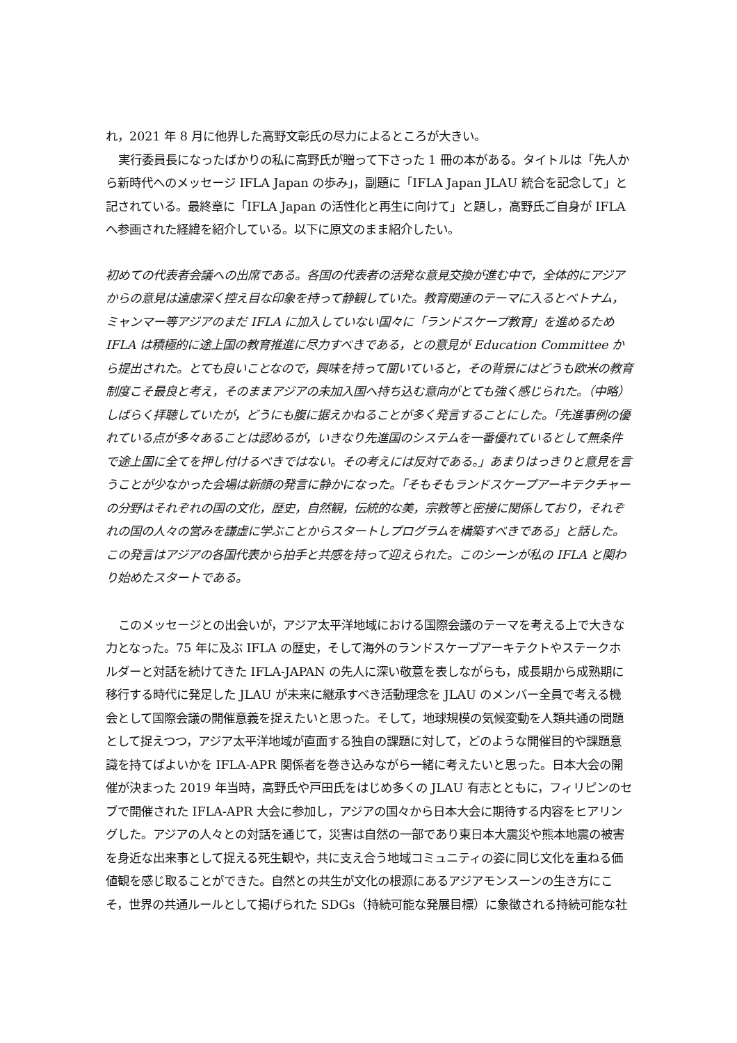れ，2021 年 8 月に他界した高野文彰氏の尽力によるところが大きい。
実行委員長になったばかりの私に高野氏が贈って下さった 1 冊の本がある。タイトルは「先人から新時代へのメッセージ IFLA Japan の歩み」，副題に「IFLA Japan JLAU 統合を記念して」と記されている。最終章に「IFLA Japan の活性化と再生に向けて」と題し，高野氏ご自身が IFLA へ参画された経緯を紹介している。以下に原文のまま紹介したい。
初めての代表者会議への出席である。各国の代表者の活発な意見交換が進む中で，全体的にアジアからの意見は遠慮深く控え目な印象を持って静観していた。教育関連のテーマに入るとベトナム，ミャンマー等アジアのまだ IFLA に加入していない国々に「ランドスケープ教育」を進めるため IFLA は積極的に途上国の教育推進に尽力すべきである，との意見が Education Committee から提出された。とても良いことなので，興味を持って聞いていると，その背景にはどうも欧米の教育制度こそ最良と考え，そのままアジアの未加入国へ持ち込む意向がとても強く感じられた。（中略）しばらく拝聴していたが，どうにも腹に据えかねることが多く発言することにした。「先進事例の優れている点が多々あることは認めるが，いきなり先進国のシステムを一番優れているとして無条件で途上国に全てを押し付けるべきではない。その考えには反対である。」あまりはっきりと意見を言うことが少なかった会場は新顔の発言に静かになった。「そもそもランドスケープアーキテクチャーの分野はそれぞれの国の文化，歴史，自然観，伝統的な美，宗教等と密接に関係しており，それぞれの国の人々の営みを謙虚に学ぶことからスタートしプログラムを構築すべきである」と話した。この発言はアジアの各国代表から拍手と共感を持って迎えられた。このシーンが私の IFLA と関わり始めたスタートである。
このメッセージとの出会いが，アジア太平洋地域における国際会議のテーマを考える上で大きな力となった。75 年に及ぶ IFLA の歴史，そして海外のランドスケープアーキテクトやステークホルダーと対話を続けてきた IFLA-JAPAN の先人に深い敬意を表しながらも，成長期から成熟期に移行する時代に発足した JLAU が未来に継承すべき活動理念を JLAU のメンバー全員で考える機会として国際会議の開催意義を捉えたいと思った。そして，地球規模の気候変動を人類共通の問題として捉えつつ，アジア太平洋地域が直面する独自の課題に対して，どのような開催目的や課題意識を持てばよいかを IFLA-APR 関係者を巻き込みながら一緒に考えたいと思った。日本大会の開催が決まった 2019 年当時，高野氏や戸田氏をはじめ多くの JLAU 有志とともに，フィリピンのセブで開催された IFLA-APR 大会に参加し，アジアの国々から日本大会に期待する内容をヒアリングした。アジアの人々との対話を通じて，災害は自然の一部であり東日本大震災や熊本地震の被害を身近な出来事として捉える死生観や，共に支え合う地域コミュニティの姿に同じ文化を重ねる価値観を感じ取ることができた。自然との共生が文化の根源にあるアジアモンスーンの生き方にこそ，世界の共通ルールとして掲げられた SDGs（持続可能な発展目標）に象徴される持続可能な社